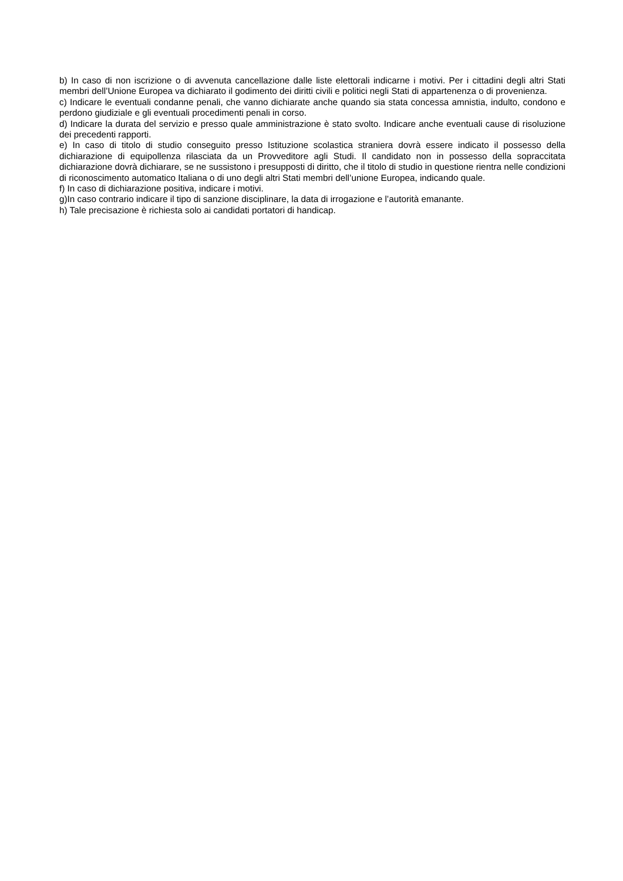b) In caso di non iscrizione o di avvenuta cancellazione dalle liste elettorali indicarne i motivi. Per i cittadini degli altri Stati membri dell’Unione Europea va dichiarato il godimento dei diritti civili e politici negli Stati di appartenenza o di provenienza.
c) Indicare le eventuali condanne penali, che vanno dichiarate anche quando sia stata concessa amnistia, indulto, condono e perdono giudiziale e gli eventuali procedimenti penali in corso.
d) Indicare la durata del servizio e presso quale amministrazione è stato svolto. Indicare anche eventuali cause di risoluzione dei precedenti rapporti.
e) In caso di titolo di studio conseguito presso Istituzione scolastica straniera dovrà essere indicato il possesso della dichiarazione di equipollenza rilasciata da un Provveditore agli Studi. Il candidato non in possesso della sopraccitata dichiarazione dovrà dichiarare, se ne sussistono i presupposti di diritto, che il titolo di studio in questione rientra nelle condizioni di riconoscimento automatico Italiana o di uno degli altri Stati membri dell’unione Europea, indicando quale.
f) In caso di dichiarazione positiva, indicare i motivi.
g)In caso contrario indicare il tipo di sanzione disciplinare, la data di irrogazione e l’autorità emanante.
h) Tale precisazione è richiesta solo ai candidati portatori di handicap.